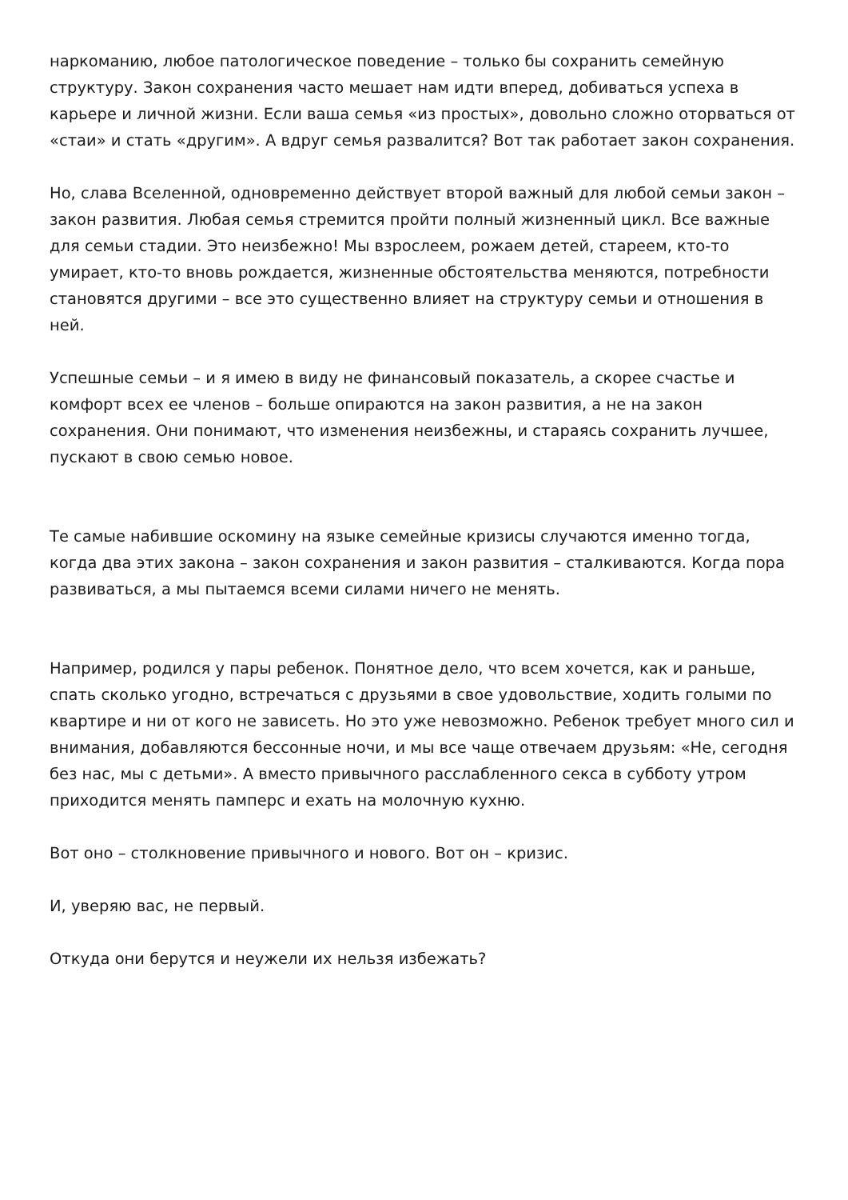наркоманию, любое патологическое поведение – только бы сохранить семейную структуру. Закон сохранения часто мешает нам идти вперед, добиваться успеха в карьере и личной жизни. Если ваша семья «из простых», довольно сложно оторваться от «стаи» и стать «другим». А вдруг семья развалится? Вот так работает закон сохранения.
Но, слава Вселенной, одновременно действует второй важный для любой семьи закон – закон развития. Любая семья стремится пройти полный жизненный цикл. Все важные для семьи стадии. Это неизбежно! Мы взрослеем, рожаем детей, стареем, кто-то умирает, кто-то вновь рождается, жизненные обстоятельства меняются, потребности становятся другими – все это существенно влияет на структуру семьи и отношения в ней.
Успешные семьи – и я имею в виду не финансовый показатель, а скорее счастье и комфорт всех ее членов – больше опираются на закон развития, а не на закон сохранения. Они понимают, что изменения неизбежны, и стараясь сохранить лучшее, пускают в свою семью новое.
Те самые набившие оскомину на языке семейные кризисы случаются именно тогда, когда два этих закона – закон сохранения и закон развития – сталкиваются. Когда пора развиваться, а мы пытаемся всеми силами ничего не менять.
Например, родился у пары ребенок. Понятное дело, что всем хочется, как и раньше, спать сколько угодно, встречаться с друзьями в свое удовольствие, ходить голыми по квартире и ни от кого не зависеть. Но это уже невозможно. Ребенок требует много сил и внимания, добавляются бессонные ночи, и мы все чаще отвечаем друзьям: «Не, сегодня без нас, мы с детьми». А вместо привычного расслабленного секса в субботу утром приходится менять памперс и ехать на молочную кухню.
Вот оно – столкновение привычного и нового. Вот он – кризис.
И, уверяю вас, не первый.
Откуда они берутся и неужели их нельзя избежать?